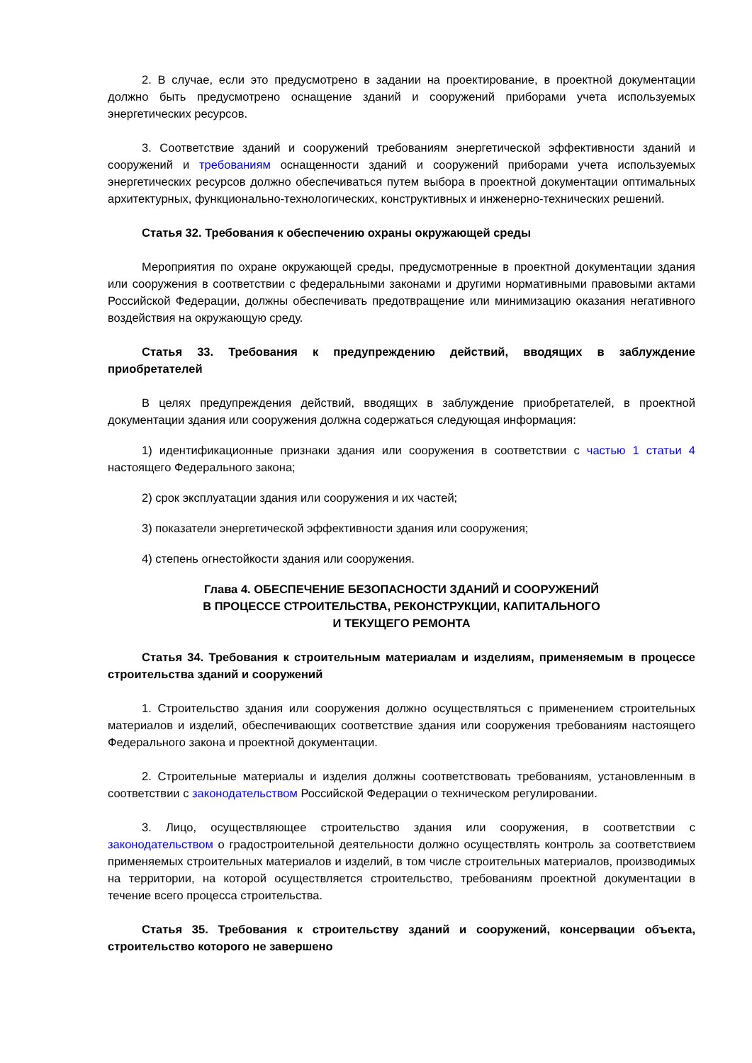2. В случае, если это предусмотрено в задании на проектирование, в проектной документации должно быть предусмотрено оснащение зданий и сооружений приборами учета используемых энергетических ресурсов.
3. Соответствие зданий и сооружений требованиям энергетической эффективности зданий и сооружений и требованиям оснащенности зданий и сооружений приборами учета используемых энергетических ресурсов должно обеспечиваться путем выбора в проектной документации оптимальных архитектурных, функционально-технологических, конструктивных и инженерно-технических решений.
Статья 32. Требования к обеспечению охраны окружающей среды
Мероприятия по охране окружающей среды, предусмотренные в проектной документации здания или сооружения в соответствии с федеральными законами и другими нормативными правовыми актами Российской Федерации, должны обеспечивать предотвращение или минимизацию оказания негативного воздействия на окружающую среду.
Статья 33. Требования к предупреждению действий, вводящих в заблуждение приобретателей
В целях предупреждения действий, вводящих в заблуждение приобретателей, в проектной документации здания или сооружения должна содержаться следующая информация:
1) идентификационные признаки здания или сооружения в соответствии с частью 1 статьи 4 настоящего Федерального закона;
2) срок эксплуатации здания или сооружения и их частей;
3) показатели энергетической эффективности здания или сооружения;
4) степень огнестойкости здания или сооружения.
Глава 4. ОБЕСПЕЧЕНИЕ БЕЗОПАСНОСТИ ЗДАНИЙ И СООРУЖЕНИЙ
В ПРОЦЕССЕ СТРОИТЕЛЬСТВА, РЕКОНСТРУКЦИИ, КАПИТАЛЬНОГО
И ТЕКУЩЕГО РЕМОНТА
Статья 34. Требования к строительным материалам и изделиям, применяемым в процессе строительства зданий и сооружений
1. Строительство здания или сооружения должно осуществляться с применением строительных материалов и изделий, обеспечивающих соответствие здания или сооружения требованиям настоящего Федерального закона и проектной документации.
2. Строительные материалы и изделия должны соответствовать требованиям, установленным в соответствии с законодательством Российской Федерации о техническом регулировании.
3. Лицо, осуществляющее строительство здания или сооружения, в соответствии с законодательством о градостроительной деятельности должно осуществлять контроль за соответствием применяемых строительных материалов и изделий, в том числе строительных материалов, производимых на территории, на которой осуществляется строительство, требованиям проектной документации в течение всего процесса строительства.
Статья 35. Требования к строительству зданий и сооружений, консервации объекта, строительство которого не завершено